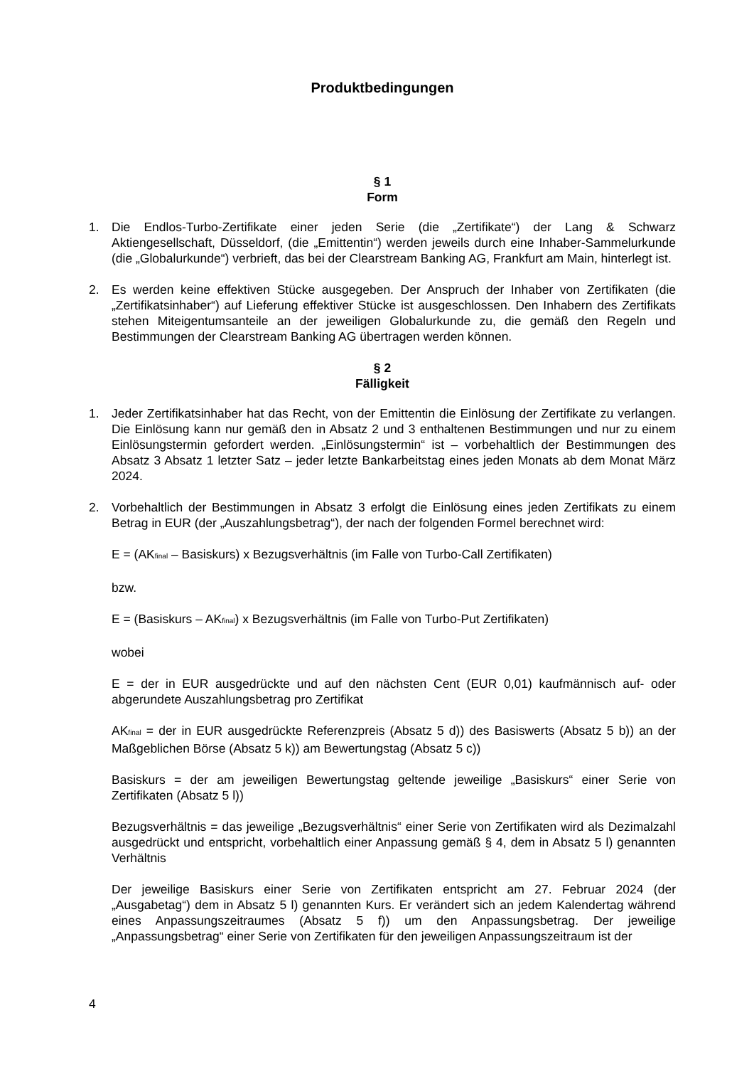Produktbedingungen
§ 1
Form
1. Die Endlos-Turbo-Zertifikate einer jeden Serie (die „Zertifikate“) der Lang & Schwarz Aktiengesellschaft, Düsseldorf, (die „Emittentin“) werden jeweils durch eine Inhaber-Sammelurkunde (die „Globalurkunde“) verbrieft, das bei der Clearstream Banking AG, Frankfurt am Main, hinterlegt ist.
2. Es werden keine effektiven Stücke ausgegeben. Der Anspruch der Inhaber von Zertifikaten (die „Zertifikatsinhaber“) auf Lieferung effektiver Stücke ist ausgeschlossen. Den Inhabern des Zertifikats stehen Miteigentumsanteile an der jeweiligen Globalurkunde zu, die gemäß den Regeln und Bestimmungen der Clearstream Banking AG übertragen werden können.
§ 2
Fälligkeit
1. Jeder Zertifikatsinhaber hat das Recht, von der Emittentin die Einlösung der Zertifikate zu verlangen. Die Einlösung kann nur gemäß den in Absatz 2 und 3 enthaltenen Bestimmungen und nur zu einem Einlösungstermin gefordert werden. „Einlösungstermin“ ist – vorbehaltlich der Bestimmungen des Absatz 3 Absatz 1 letzter Satz – jeder letzte Bankarbeitstag eines jeden Monats ab dem Monat März 2024.
2. Vorbehaltlich der Bestimmungen in Absatz 3 erfolgt die Einlösung eines jeden Zertifikats zu einem Betrag in EUR (der „Auszahlungsbetrag“), der nach der folgenden Formel berechnet wird:
E = (AK<sub>final</sub> – Basiskurs) x Bezugsverhältnis (im Falle von Turbo-Call Zertifikaten)
bzw.
E = (Basiskurs – AK<sub>final</sub>) x Bezugsverhältnis (im Falle von Turbo-Put Zertifikaten)
wobei
E = der in EUR ausgedrückte und auf den nächsten Cent (EUR 0,01) kaufmännisch auf- oder abgerundete Auszahlungsbetrag pro Zertifikat
AK<sub>final</sub> = der in EUR ausgedrückte Referenzpreis (Absatz 5 d)) des Basiswerts (Absatz 5 b)) an der Maßgeblichen Börse (Absatz 5 k)) am Bewertungstag (Absatz 5 c))
Basiskurs = der am jeweiligen Bewertungstag geltende jeweilige „Basiskurs“ einer Serie von Zertifikaten (Absatz 5 l))
Bezugsverhältnis = das jeweilige „Bezugsverhältnis“ einer Serie von Zertifikaten wird als Dezimalzahl ausgedrückt und entspricht, vorbehaltlich einer Anpassung gemäß § 4, dem in Absatz 5 l) genannten Verhältnis
Der jeweilige Basiskurs einer Serie von Zertifikaten entspricht am 27. Februar 2024 (der „Ausgabetag“) dem in Absatz 5 l) genannten Kurs. Er verändert sich an jedem Kalendertag während eines Anpassungszeitraumes (Absatz 5 f)) um den Anpassungsbetrag. Der jeweilige „Anpassungsbetrag“ einer Serie von Zertifikaten für den jeweiligen Anpassungszeitraum ist der
4